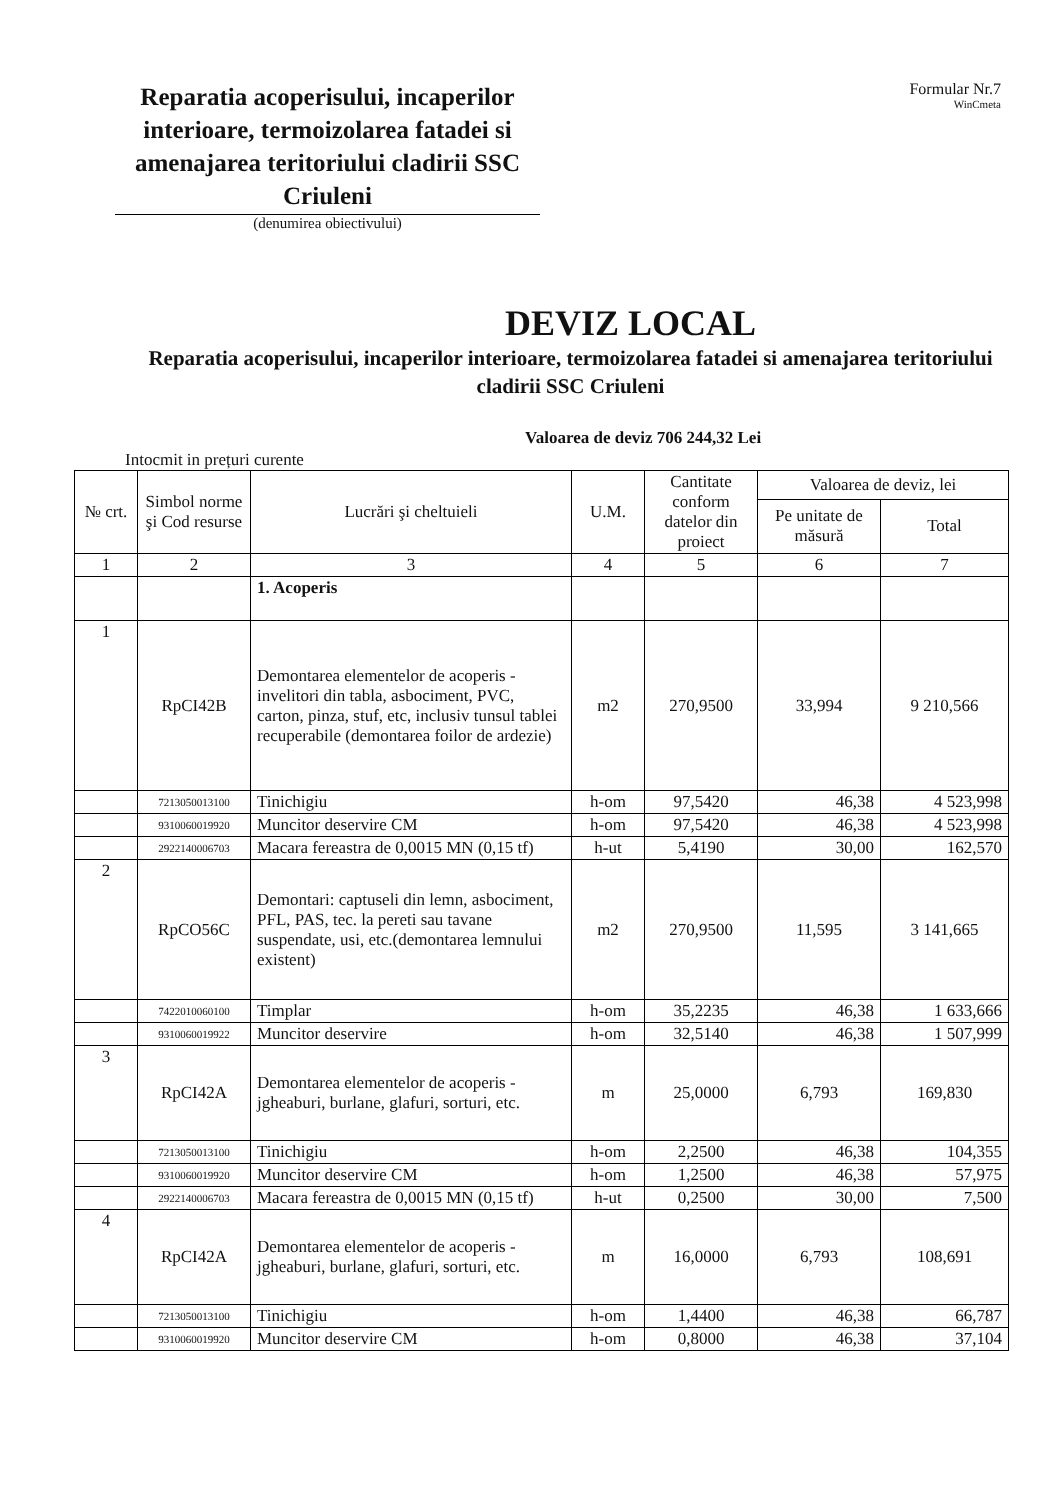Reparatia acoperisului, incaperilor interioare, termoizolarea fatadei si amenajarea teritoriului cladirii SSC Criuleni
(denumirea obiectivului)
Formular Nr.7
WinCmeta
DEVIZ LOCAL
Reparatia acoperisului, incaperilor interioare, termoizolarea fatadei si amenajarea teritoriului cladirii SSC Criuleni
Valoarea de deviz 706 244,32 Lei
Intocmit in prețuri curente
| № crt. | Simbol norme şi Cod resurse | Lucrări şi cheltuieli | U.M. | Cantitate conform datelor din proiect | Valoarea de deviz, lei | |
| --- | --- | --- | --- | --- | --- | --- |
| | | | | | Pe unitate de măsură | Total |
| 1 | 2 | 3 | 4 | 5 | 6 | 7 |
| | | 1. Acoperis | | | | |
| 1 | RpCI42B | Demontarea elementelor de acoperis - invelitori din tabla, asbociment, PVC, carton, pinza, stuf, etc, inclusiv tunsul tablei recuperabile (demontarea foilor de ardezie) | m2 | 270,9500 | 33,994 | 9 210,566 |
| | 7213050013100 | Tinichigiu | h-om | 97,5420 | 46,38 | 4 523,998 |
| | 9310060019920 | Muncitor deservire CM | h-om | 97,5420 | 46,38 | 4 523,998 |
| | 2922140006703 | Macara fereastra de 0,0015 MN (0,15 tf) | h-ut | 5,4190 | 30,00 | 162,570 |
| 2 | RpCO56C | Demontari: captuseli din lemn, asbociment, PFL, PAS, tec. la pereti sau tavane suspendate, usi, etc.(demontarea lemnului existent) | m2 | 270,9500 | 11,595 | 3 141,665 |
| | 7422010060100 | Timplar | h-om | 35,2235 | 46,38 | 1 633,666 |
| | 9310060019922 | Muncitor deservire | h-om | 32,5140 | 46,38 | 1 507,999 |
| 3 | RpCI42A | Demontarea elementelor de acoperis - jgheaburi, burlane, glafuri, sorturi, etc. | m | 25,0000 | 6,793 | 169,830 |
| | 7213050013100 | Tinichigiu | h-om | 2,2500 | 46,38 | 104,355 |
| | 9310060019920 | Muncitor deservire CM | h-om | 1,2500 | 46,38 | 57,975 |
| | 2922140006703 | Macara fereastra de 0,0015 MN (0,15 tf) | h-ut | 0,2500 | 30,00 | 7,500 |
| 4 | RpCI42A | Demontarea elementelor de acoperis - jgheaburi, burlane, glafuri, sorturi, etc. | m | 16,0000 | 6,793 | 108,691 |
| | 7213050013100 | Tinichigiu | h-om | 1,4400 | 46,38 | 66,787 |
| | 9310060019920 | Muncitor deservire CM | h-om | 0,8000 | 46,38 | 37,104 |